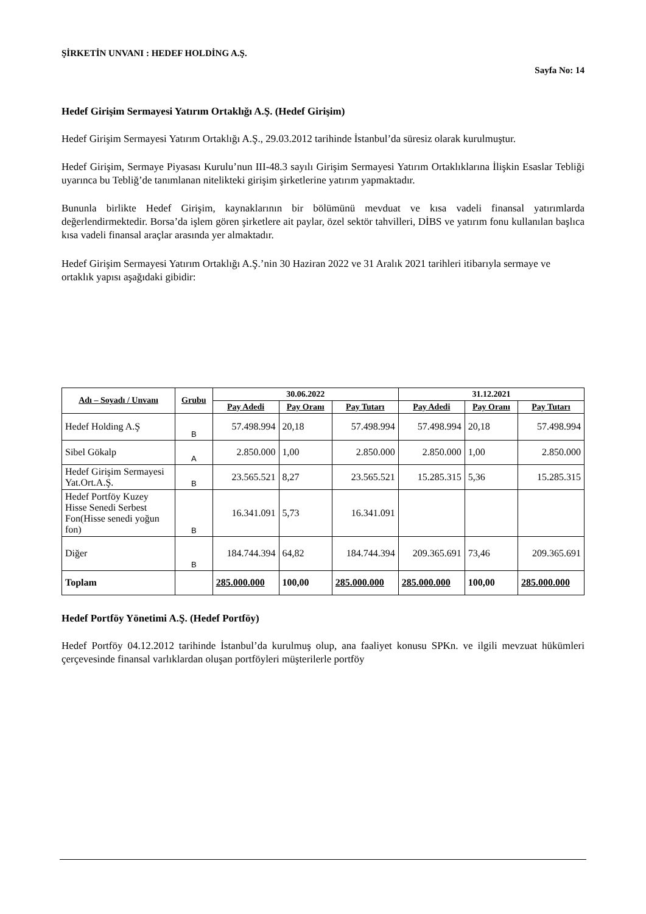ŞİRKETİN UNVANI : HEDEF HOLDİNG A.Ş.
Sayfa No: 14
Hedef Girişim Sermayesi Yatırım Ortaklığı A.Ş. (Hedef Girişim)
Hedef Girişim Sermayesi Yatırım Ortaklığı A.Ş., 29.03.2012 tarihinde İstanbul’da süresiz olarak kurulmuştur.
Hedef Girişim, Sermaye Piyasası Kurulu’nun III-48.3 sayılı Girişim Sermayesi Yatırım Ortaklıklarına İlişkin Esaslar Tebliği uyarınca bu Tebliğ’de tanımlanan nitelikteki girişim şirketlerine yatırım yapmaktadır.
Bununla birlikte Hedef Girişim, kaynaklarının bir bölümünü mevduat ve kısa vadeli finansal yatırımlarda değerlendirmektedir. Borsa’da işlem gören şirketlere ait paylar, özel sektör tahvilleri, DİBS ve yatırım fonu kullanılan başlıca kısa vadeli finansal araçlar arasında yer almaktadır.
Hedef Girişim Sermayesi Yatırım Ortaklığı A.Ş.’nin 30 Haziran 2022 ve 31 Aralık 2021 tarihleri itibarıyla sermaye ve ortaklık yapısı aşağıdaki gibidir:
| Adı – Soyadı / Unvanı | Grubu | 30.06.2022 | | | 31.12.2021 | | |
| --- | --- | --- | --- | --- | --- | --- | --- |
| | | Pay Adedi | Pay Oranı | Pay Tutarı | Pay Adedi | Pay Oranı | Pay Tutarı |
| Hedef Holding A.Ş | B | 57.498.994 | 20,18 | 57.498.994 | 57.498.994 | 20,18 | 57.498.994 |
| Sibel Gökalp | A | 2.850.000 | 1,00 | 2.850.000 | 2.850.000 | 1,00 | 2.850.000 |
| Hedef Girişim Sermayesi Yat.Ort.A.Ş. | B | 23.565.521 | 8,27 | 23.565.521 | 15.285.315 | 5,36 | 15.285.315 |
| Hedef Portföy Kuzey Hisse Senedi Serbest Fon(Hisse senedi yoğun fon) | B | 16.341.091 | 5,73 | 16.341.091 | | | |
| Diğer | B | 184.744.394 | 64,82 | 184.744.394 | 209.365.691 | 73,46 | 209.365.691 |
| Toplam | | 285.000.000 | 100,00 | 285.000.000 | 285.000.000 | 100,00 | 285.000.000 |
Hedef Portföy Yönetimi A.Ş. (Hedef Portföy)
Hedef Portföy 04.12.2012 tarihinde İstanbul’da kurulmuş olup, ana faaliyet konusu SPKn. ve ilgili mevzuat hükümleri çerçevesinde finansal varlıklardan oluşan portföyleri müşterilerle portföy